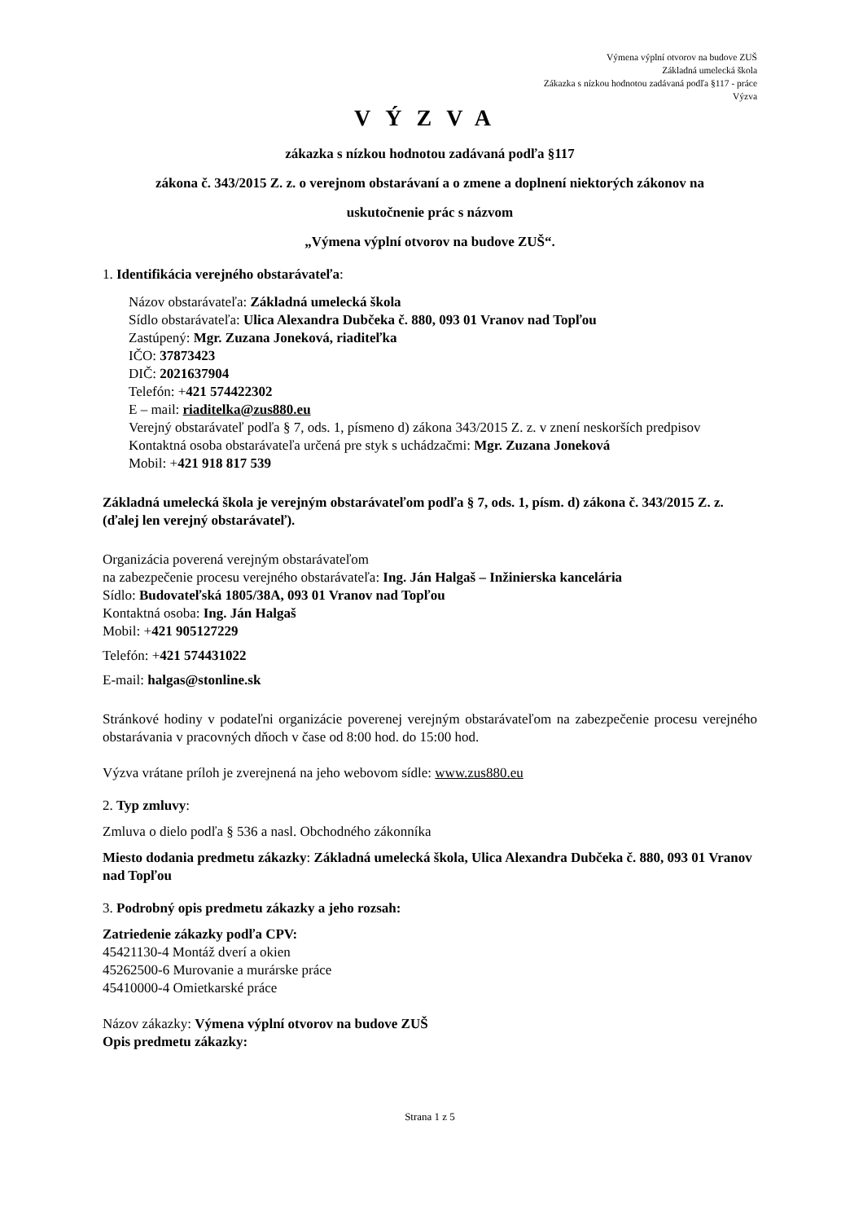Výmena výplní otvorov na budove ZUŠ
Základná umelecká škola
Zákazka s nízkou hodnotou zadávaná podľa §117 - práce
Výzva
VÝZVA
zákazka s nízkou hodnotou zadávaná podľa §117
zákona č. 343/2015 Z. z. o verejnom obstarávaní a o zmene a doplnení niektorých zákonov na
uskutočnenie prác s názvom
„Výmena výplní otvorov na budove ZUŠ“.
1. Identifikácia verejného obstarávateľa:
Názov obstarávateľa: Základná umelecká škola
Sídlo obstarávateľa: Ulica Alexandra Dubčeka č. 880, 093 01 Vranov nad Topľou
Zastúpený: Mgr. Zuzana Joneková, riaditeľka
IČO: 37873423
DIČ: 2021637904
Telefón: +421 574422302
E – mail: riaditelka@zus880.eu
Verejný obstarávateľ podľa § 7, ods. 1, písmeno d) zákona 343/2015 Z. z. v znení neskorších predpisov
Kontaktná osoba obstarávateľa určená pre styk s uchádzačmi: Mgr. Zuzana Joneková
Mobil: +421 918 817 539
Základná umelecká škola je verejným obstarávateľom podľa § 7, ods. 1, písm. d) zákona č. 343/2015 Z. z. (ďalej len verejný obstarávateľ).
Organizácia poverená verejným obstarávateľom
na zabezpečenie procesu verejného obstarávateľa: Ing. Ján Halgaš – Inžinierska kancelária
Sídlo: Budovateľská 1805/38A, 093 01 Vranov nad Topľou
Kontaktná osoba: Ing. Ján Halgaš
Mobil: +421 905127229
Telefón: +421 574431022
E-mail: halgas@stonline.sk
Stránkové hodiny v podateľni organizácie poverenej verejným obstarávateľom na zabezpečenie procesu verejného obstarávania v pracovných dňoch v čase od 8:00 hod. do 15:00 hod.
Výzva vrátane príloh je zverejnená na jeho webovom sídle: www.zus880.eu
2. Typ zmluvy:
Zmluva o dielo podľa § 536 a nasl. Obchodného zákonníka
Miesto dodania predmetu zákazky: Základná umelecká škola, Ulica Alexandra Dubčeka č. 880, 093 01 Vranov nad Topľou
3. Podrobný opis predmetu zákazky a jeho rozsah:
Zatriedenie zákazky podľa CPV:
45421130-4 Montáž dverí a okien
45262500-6 Murovanie a murárske práce
45410000-4 Omietkarské práce
Názov zákazky: Výmena výplní otvorov na budove ZUŠ
Opis predmetu zákazky:
Strana 1 z 5